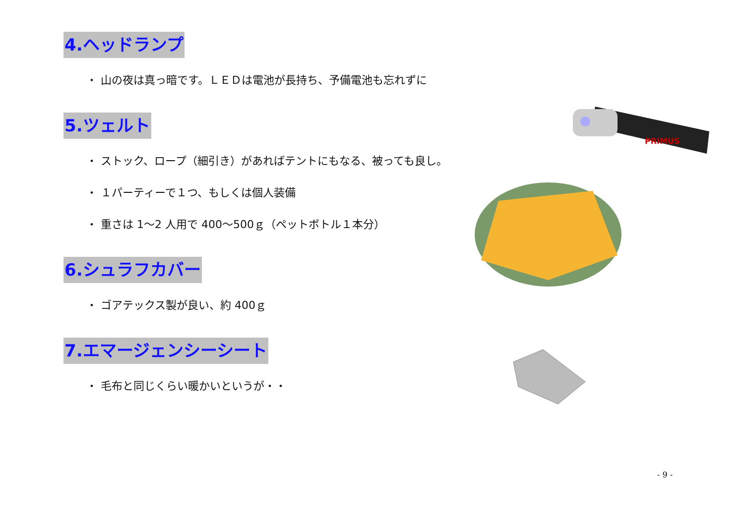4.ヘッドランプ
・ 山の夜は真っ暗です。ＬＥＤは電池が長持ち、予備電池も忘れずに
5.ツェルト
・ ストック、ロープ（細引き）があればテントにもなる、被っても良し。
・ １パーティーで１つ、もしくは個人装備
・ 重さは 1〜2 人用で 400〜500ｇ（ペットボトル１本分）
6.シュラフカバー
・ ゴアテックス製が良い、約 400ｇ
7.エマージェンシーシート
・ 毛布と同じくらい暖かいというが・・
PRIMUS
- 9 -